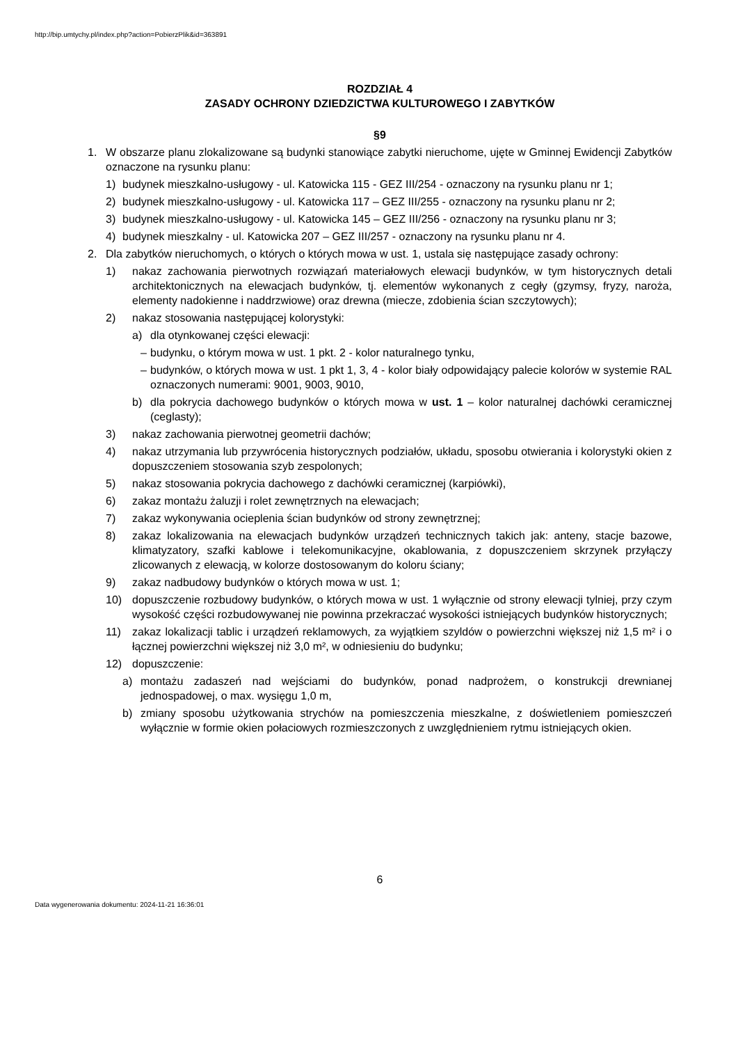http://bip.umtychy.pl/index.php?action=PobierzPlik&id=363891
ROZDZIAŁ 4
ZASADY OCHRONY DZIEDZICTWA KULTUROWEGO I ZABYTKÓW
§9
1. W obszarze planu zlokalizowane są budynki stanowiące zabytki nieruchome, ujęte w Gminnej Ewidencji Zabytków oznaczone na rysunku planu:
1) budynek mieszkalno-usługowy - ul. Katowicka 115 - GEZ III/254 - oznaczony na rysunku planu nr 1;
2) budynek mieszkalno-usługowy - ul. Katowicka 117 – GEZ III/255 - oznaczony na rysunku planu nr 2;
3) budynek mieszkalno-usługowy - ul. Katowicka 145 – GEZ III/256 - oznaczony na rysunku planu nr 3;
4) budynek mieszkalny - ul. Katowicka 207 – GEZ III/257 - oznaczony na rysunku planu nr 4.
2. Dla zabytków nieruchomych, o których o których mowa w ust. 1, ustala się następujące zasady ochrony:
1) nakaz zachowania pierwotnych rozwiązań materiałowych elewacji budynków, w tym historycznych detali architektonicznych na elewacjach budynków, tj. elementów wykonanych z cegły (gzymsy, fryzy, naroża, elementy nadokienne i naddrzwiowe) oraz drewna (miecze, zdobienia ścian szczytowych);
2) nakaz stosowania następującej kolorystyki:
a) dla otynkowanej części elewacji:
– budynku, o którym mowa w ust. 1 pkt. 2 - kolor naturalnego tynku,
– budynków, o których mowa w ust. 1 pkt 1, 3, 4 - kolor biały odpowidający palecie kolorów w systemie RAL oznaczonych numerami: 9001, 9003, 9010,
b) dla pokrycia dachowego budynków o których mowa w ust. 1 – kolor naturalnej dachówki ceramicznej (ceglasty);
3) nakaz zachowania pierwotnej geometrii dachów;
4) nakaz utrzymania lub przywrócenia historycznych podziałów, układu, sposobu otwierania i kolorystyki okien z dopuszczeniem stosowania szyb zespolonych;
5) nakaz stosowania pokrycia dachowego z dachówki ceramicznej (karpiówki),
6) zakaz montażu żaluzji i rolet zewnętrznych na elewacjach;
7) zakaz wykonywania ocieplenia ścian budynków od strony zewnętrznej;
8) zakaz lokalizowania na elewacjach budynków urządzeń technicznych takich jak: anteny, stacje bazowe, klimatyzatory, szafki kablowe i telekomunikacyjne, okablowania, z dopuszczeniem skrzynek przyłączy zlicowanych z elewacją, w kolorze dostosowanym do koloru ściany;
9) zakaz nadbudowy budynków o których mowa w ust. 1;
10) dopuszczenie rozbudowy budynków, o których mowa w ust. 1 wyłącznie od strony elewacji tylniej, przy czym wysokość części rozbudowywanej nie powinna przekraczać wysokości istniejących budynków historycznych;
11) zakaz lokalizacji tablic i urządzeń reklamowych, za wyjątkiem szyldów o powierzchni większej niż 1,5 m² i o łącznej powierzchni większej niż 3,0 m², w odniesieniu do budynku;
12) dopuszczenie:
a) montażu zadaszeń nad wejściami do budynków, ponad nadprożem, o konstrukcji drewnianej jednospadowej, o max. wysięgu 1,0 m,
b) zmiany sposobu użytkowania strychów na pomieszczenia mieszkalne, z doświetleniem pomieszczeń wyłącznie w formie okien połaciowych rozmieszczonych z uwzględnieniem rytmu istniejących okien.
6
Data wygenerowania dokumentu: 2024-11-21 16:36:01